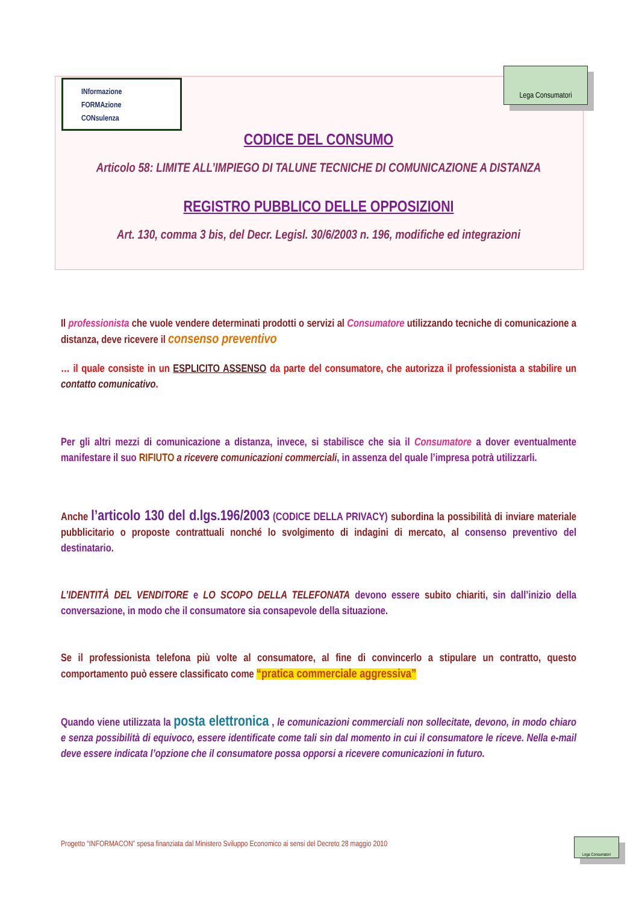INformazione
FORMAzione
CONsulenza
Lega Consumatori
CODICE DEL CONSUMO
Articolo 58: LIMITE ALL’IMPIEGO DI TALUNE TECNICHE DI COMUNICAZIONE A DISTANZA
REGISTRO PUBBLICO DELLE OPPOSIZIONI
Art. 130, comma 3 bis, del Decr. Legisl. 30/6/2003 n. 196, modifiche ed integrazioni
Il professionista che vuole vendere determinati prodotti o servizi al Consumatore utilizzando tecniche di comunicazione a distanza, deve ricevere il consenso preventivo
… il quale consiste in un ESPLICITO ASSENSO da parte del consumatore, che autorizza il professionista a stabilire un contatto comunicativo.
Per gli altri mezzi di comunicazione a distanza, invece, si stabilisce che sia il Consumatore a dover eventualmente manifestare il suo RIFIUTO a ricevere comunicazioni commerciali, in assenza del quale l’impresa potrà utilizzarli.
Anche l’articolo 130 del d.lgs.196/2003 (CODICE DELLA PRIVACY) subordina la possibilità di inviare materiale pubblicitario o proposte contrattuali nonché lo svolgimento di indagini di mercato, al consenso preventivo del destinatario.
L’IDENTITÀ DEL VENDITORE e LO SCOPO DELLA TELEFONATA devono essere subito chiariti, sin dall’inizio della conversazione, in modo che il consumatore sia consapevole della situazione.
Se il professionista telefona più volte al consumatore, al fine di convincerlo a stipulare un contratto, questo comportamento può essere classificato come “pratica commerciale aggressiva”
Quando viene utilizzata la posta elettronica , le comunicazioni commerciali non sollecitate, devono, in modo chiaro e senza possibilità di equivoco, essere identificate come tali sin dal momento in cui il consumatore le riceve. Nella e-mail deve essere indicata l’opzione che il consumatore possa opporsi a ricevere comunicazioni in futuro.
Progetto “INFORMACON” spesa finanziata dal Ministero Sviluppo Economico ai sensi del Decreto 28 maggio 2010
Lega Consumatori